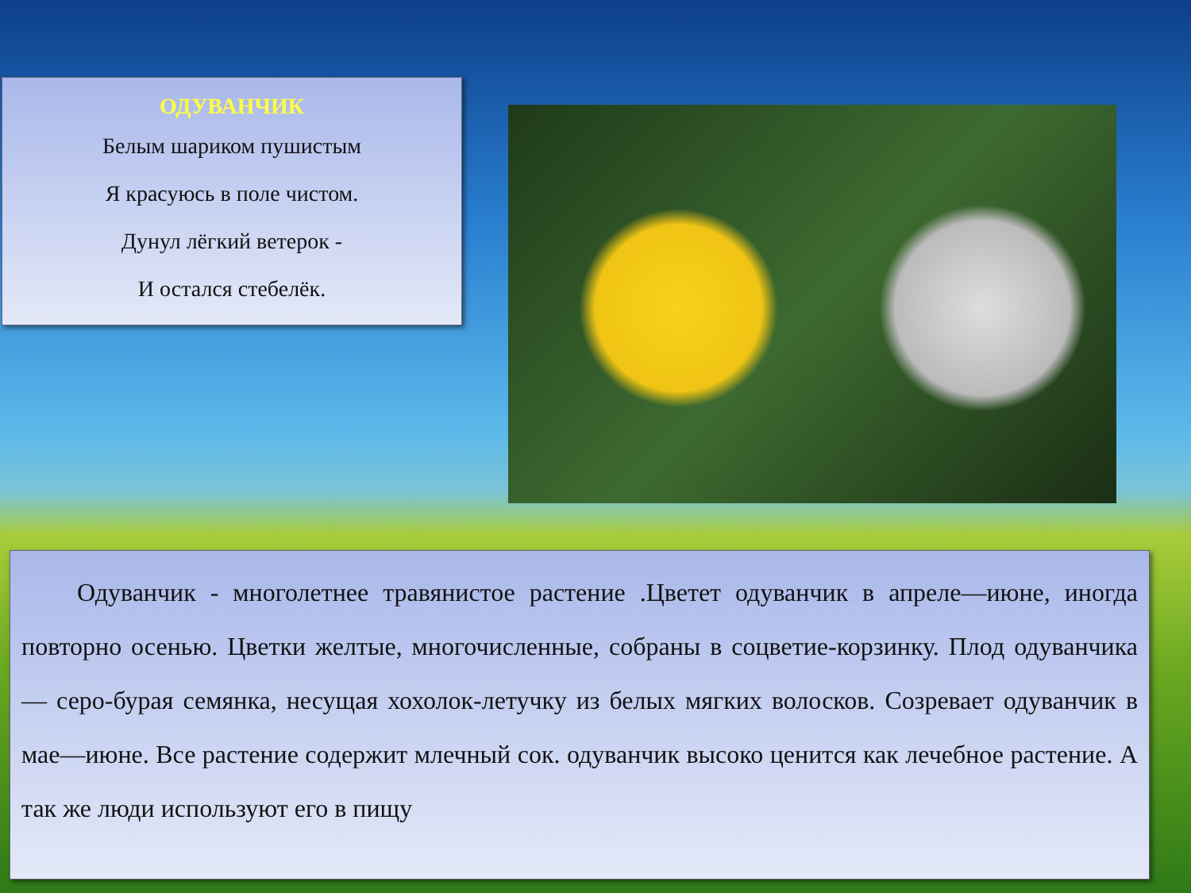ОДУВАНЧИК
Белым шариком пушистым
Я красуюсь в поле чистом.
Дунул лёгкий ветерок -
И остался стебелёк.
Одуванчик - многолетнее травянистое растение .Цветет одуванчик в апреле—июне, иногда повторно осенью. Цветки желтые, многочисленные, собраны в соцветие-корзинку. Плод одуванчика — серо-бурая семянка, несущая хохолок-летучку из белых мягких волосков. Созревает одуванчик в мае—июне. Все растение содержит млечный сок. одуванчик высоко ценится как лечебное растение. А так же люди используют его в пищу